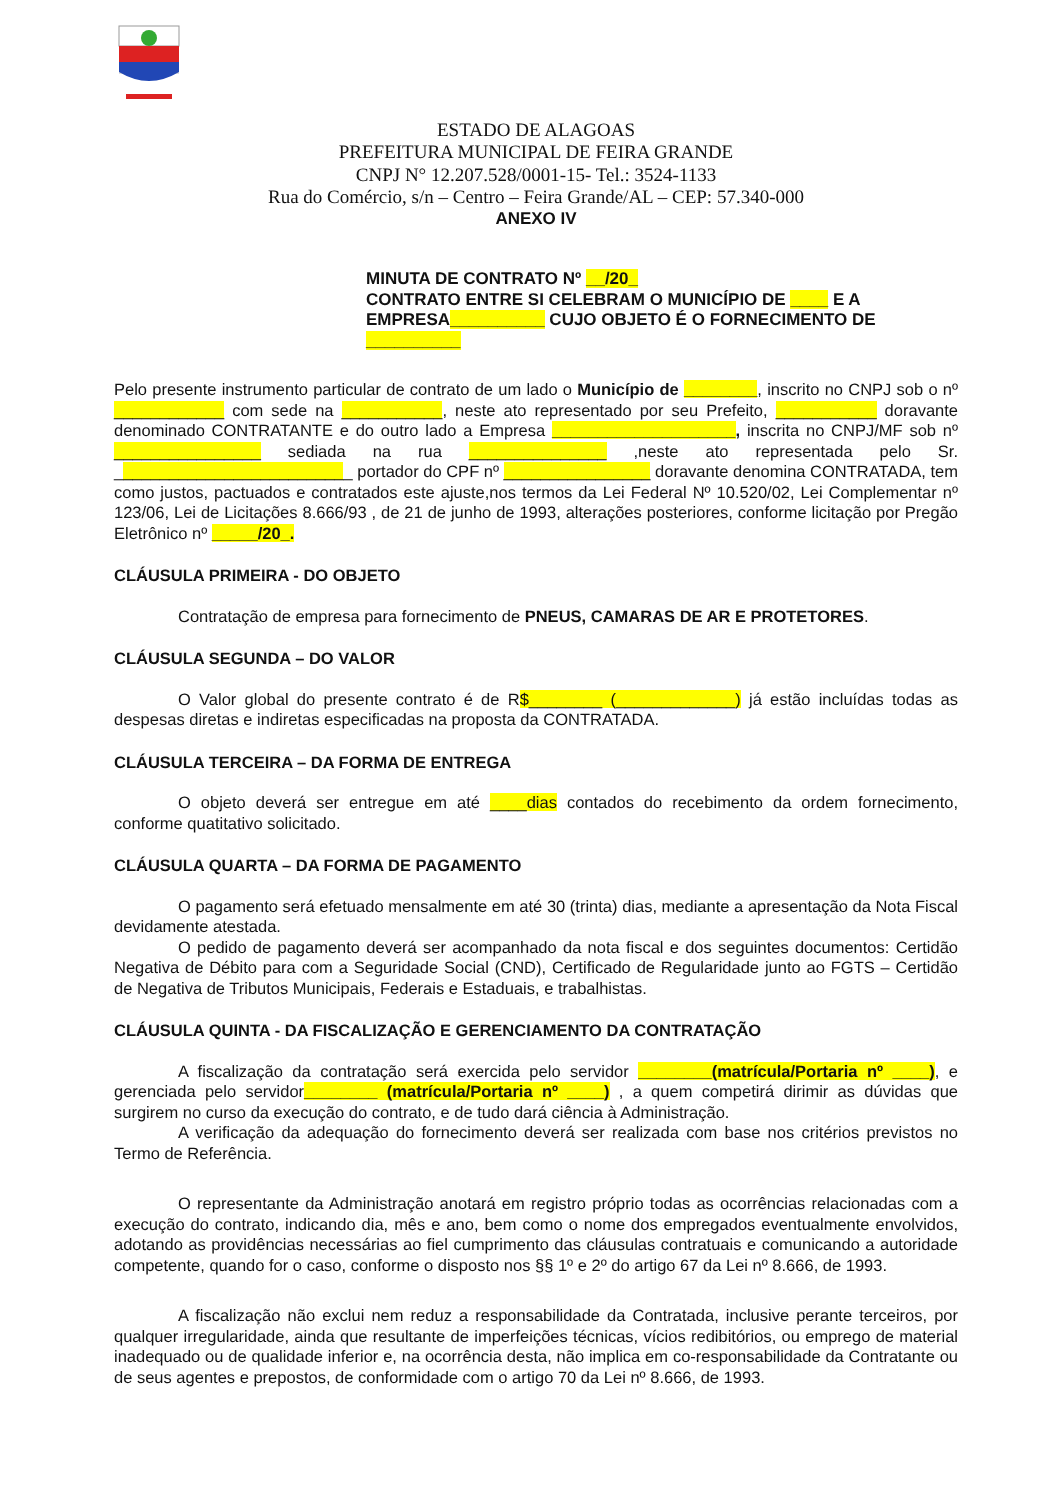ESTADO DE ALAGOAS
PREFEITURA MUNICIPAL DE FEIRA GRANDE
CNPJ N° 12.207.528/0001-15- Tel.: 3524-1133
Rua do Comércio, s/n – Centro – Feira Grande/AL – CEP: 57.340-000
ANEXO IV
MINUTA DE CONTRATO Nº __/20_
CONTRATO ENTRE SI CELEBRAM O MUNICÍPIO DE ____ E A EMPRESA__________ CUJO OBJETO É O FORNECIMENTO DE __________
Pelo presente instrumento particular de contrato de um lado o Município de ________, inscrito no CNPJ sob o nº ____________ com sede na ___________, neste ato representado por seu Prefeito, ___________ doravante denominado CONTRATANTE e do outro lado a Empresa ____________________, inscrita no CNPJ/MF sob nº ________________ sediada na rua _______________ ,neste ato representada pelo Sr. __________________________ portador do CPF nº ________________ doravante denomina CONTRATADA, tem como justos, pactuados e contratados este ajuste,nos termos da Lei Federal Nº 10.520/02, Lei Complementar nº 123/06, Lei de Licitações 8.666/93 , de 21 de junho de 1993, alterações posteriores, conforme licitação por Pregão Eletrônico nº _____/20_.
CLÁUSULA PRIMEIRA - DO OBJETO
Contratação de empresa para fornecimento de PNEUS, CAMARAS DE AR E PROTETORES.
CLÁUSULA SEGUNDA – DO VALOR
O Valor global do presente contrato é de R$________ (_____________) já estão incluídas todas as despesas diretas e indiretas especificadas na proposta da CONTRATADA.
CLÁUSULA TERCEIRA – DA FORMA DE ENTREGA
O objeto deverá ser entregue em até ____dias contados do recebimento da ordem fornecimento, conforme quatitativo solicitado.
CLÁUSULA QUARTA – DA FORMA DE PAGAMENTO
O pagamento será efetuado mensalmente em até 30 (trinta) dias, mediante a apresentação da Nota Fiscal devidamente atestada.
O pedido de pagamento deverá ser acompanhado da nota fiscal e dos seguintes documentos: Certidão Negativa de Débito para com a Seguridade Social (CND), Certificado de Regularidade junto ao FGTS – Certidão de Negativa de Tributos Municipais, Federais e Estaduais, e trabalhistas.
CLÁUSULA QUINTA - DA FISCALIZAÇÃO E GERENCIAMENTO DA CONTRATAÇÃO
A fiscalização da contratação será exercida pelo servidor ________(matrícula/Portaria nº ____), e gerenciada pelo servidor________ (matrícula/Portaria nº ____) , a quem competirá dirimir as dúvidas que surgirem no curso da execução do contrato, e de tudo dará ciência à Administração.
A verificação da adequação do fornecimento deverá ser realizada com base nos critérios previstos no Termo de Referência.
O representante da Administração anotará em registro próprio todas as ocorrências relacionadas com a execução do contrato, indicando dia, mês e ano, bem como o nome dos empregados eventualmente envolvidos, adotando as providências necessárias ao fiel cumprimento das cláusulas contratuais e comunicando a autoridade competente, quando for o caso, conforme o disposto nos §§ 1º e 2º do artigo 67 da Lei nº 8.666, de 1993.
A fiscalização não exclui nem reduz a responsabilidade da Contratada, inclusive perante terceiros, por qualquer irregularidade, ainda que resultante de imperfeições técnicas, vícios redibitórios, ou emprego de material inadequado ou de qualidade inferior e, na ocorrência desta, não implica em co-responsabilidade da Contratante ou de seus agentes e prepostos, de conformidade com o artigo 70 da Lei nº 8.666, de 1993.